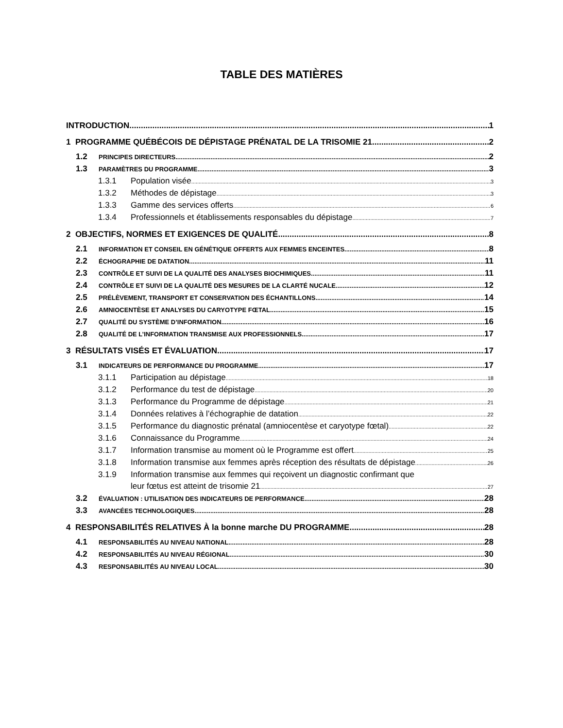TABLE DES MATIÈRES
INTRODUCTION 1
1 PROGRAMME QUÉBÉCOIS DE DÉPISTAGE PRÉNATAL DE LA TRISOMIE 21 2
1.2 PRINCIPES DIRECTEURS 2
1.3 PARAMÈTRES DU PROGRAMME 3
1.3.1 Population visée 3
1.3.2 Méthodes de dépistage 3
1.3.3 Gamme des services offerts 6
1.3.4 Professionnels et établissements responsables du dépistage 7
2 OBJECTIFS, NORMES ET EXIGENCES DE QUALITÉ 8
2.1 INFORMATION ET CONSEIL EN GÉNÉTIQUE OFFERTS AUX FEMMES ENCEINTES 8
2.2 ÉCHOGRAPHIE DE DATATION 11
2.3 CONTRÔLE ET SUIVI DE LA QUALITÉ DES ANALYSES BIOCHIMIQUES 11
2.4 CONTRÔLE ET SUIVI DE LA QUALITÉ DES MESURES DE LA CLARTÉ NUCALE 12
2.5 PRÉLÈVEMENT, TRANSPORT ET CONSERVATION DES ÉCHANTILLONS 14
2.6 AMNIOCENTÈSE ET ANALYSES DU CARYOTYPE FŒTAL 15
2.7 QUALITÉ DU SYSTÈME D’INFORMATION 16
2.8 QUALITÉ DE L’INFORMATION TRANSMISE AUX PROFESSIONNELS 17
3 RÉSULTATS VISÉS ET ÉVALUATION 17
3.1 INDICATEURS DE PERFORMANCE DU PROGRAMME 17
3.1.1 Participation au dépistage 18
3.1.2 Performance du test de dépistage 20
3.1.3 Performance du Programme de dépistage 21
3.1.4 Données relatives à l’échographie de datation 22
3.1.5 Performance du diagnostic prénatal (amniocentèse et caryotype fœtal) 22
3.1.6 Connaissance du Programme 24
3.1.7 Information transmise au moment où le Programme est offert 25
3.1.8 Information transmise aux femmes après réception des résultats de dépistage 26
3.1.9 Information transmise aux femmes qui reçoivent un diagnostic confirmant que
leur fœtus est atteint de trisomie 21 27
3.2 ÉVALUATION : UTILISATION DES INDICATEURS DE PERFORMANCE 28
3.3 AVANCÉES TECHNOLOGIQUES 28
4 RESPONSABILITÉS RELATIVES À la bonne marche DU PROGRAMME 28
4.1 RESPONSABILITÉS AU NIVEAU NATIONAL 28
4.2 RESPONSABILITÉS AU NIVEAU RÉGIONAL 30
4.3 RESPONSABILITÉS AU NIVEAU LOCAL 30